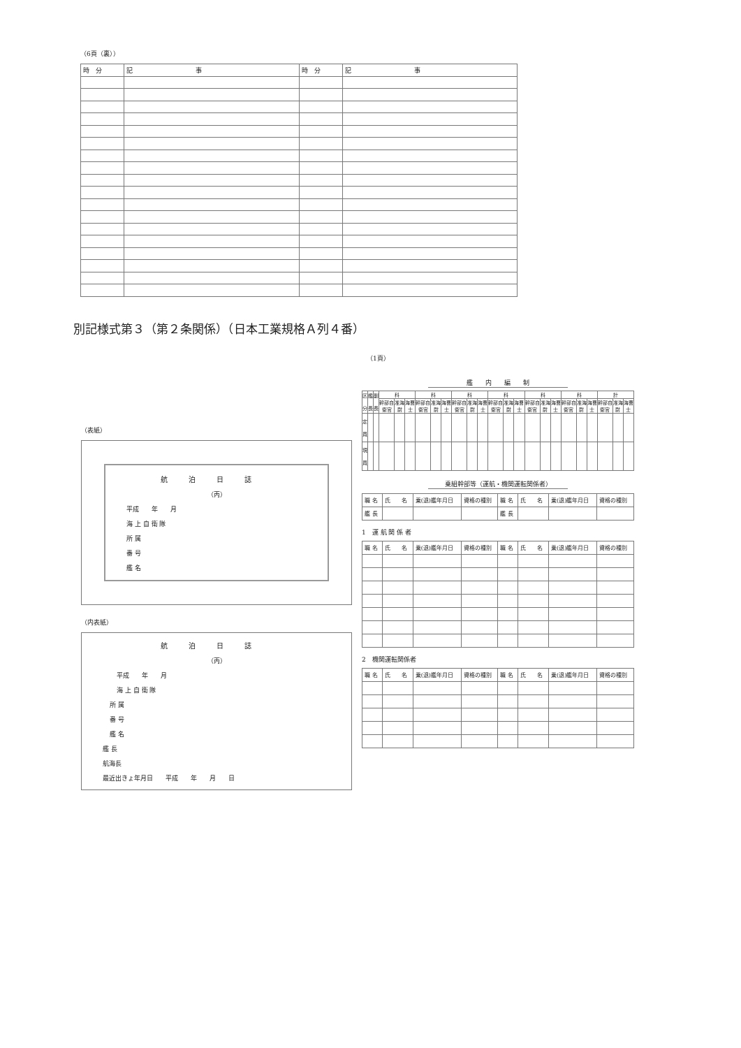（6頁（裏））
| 時 分 | 記 事 | 時 分 | 記 事 |
別記様式第３（第２条関係）（日本工業規格Ａ列４番）
（1頁）
（表紙）
航泊日誌
（丙）
平成　　年　　月
海 上 自 衛 隊
所 属
番 号
艦 名
（内表紙）
航泊日誌
（丙）
平成　　年　　月
海 上 自 衛 隊
所 属
番 号
艦 名
艦 長
航海長
最近出きょ年月日　　平成　　年　　月　　日
艦　　内　　編　　制
| 区 分 | 艦 長 | 副 長 | 科 | | | 科 | | | 科 | | | 科 | | | 科 | | | 科 | | | 計 | | |
| | | | 幹部自衛官 | 准海尉 | 海曹士 | 幹部自衛官 | 准海尉 | 海曹士 | 幹部自衛官 | 准海尉 | 海曹士 | 幹部自衛官 | 准海尉 | 海曹士 | 幹部自衛官 | 准海尉 | 海曹士 | 幹部自衛官 | 准海尉 | 海曹士 | 幹部自衛官 | 准海尉 | 海曹士 |
| 定 員 | | | | | | | | | | | | | | | | | | | | | | | |
| 現 員 | | | | | | | | | | | | | | | | | | | | | | | |
乗組幹部等（運航・機関運転関係者）
| 職 名 | 氏 名 | 乗(退)艦年月日 | 資格の種別 | 職 名 | 氏 名 | 乗(退)艦年月日 | 資格の種別 |
| 艦 長 | | | | 艦 長 | | | |
1　運 航 関 係 者
| 職 名 | 氏 名 | 乗(退)艦年月日 | 資格の種別 | 職 名 | 氏 名 | 乗(退)艦年月日 | 資格の種別 |
2　機関運転関係者
| 職 名 | 氏 名 | 乗(退)艦年月日 | 資格の種別 | 職 名 | 氏 名 | 乗(退)艦年月日 | 資格の種別 |